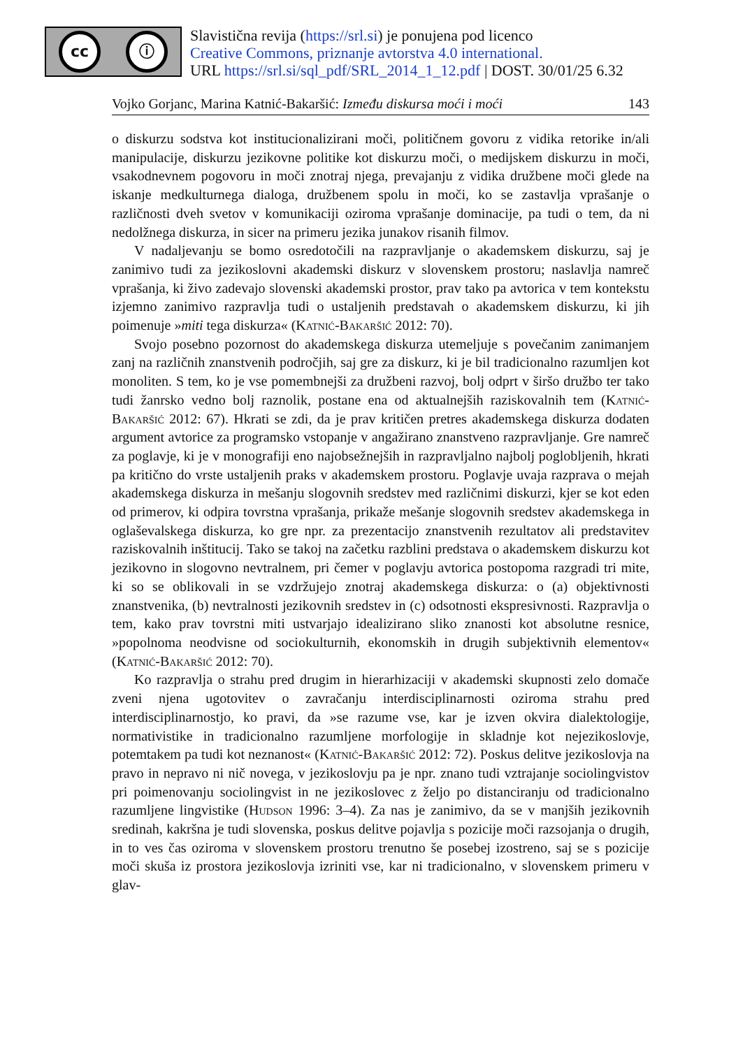cc ⓘ
Slavistična revija (https://srl.si) je ponujena pod licenco
Creative Commons, priznanje avtorstva 4.0 international.
URL https://srl.si/sql_pdf/SRL_2014_1_12.pdf | DOST. 30/01/25 6.32
Vojko Gorjanc, Marina Katnić-Bakaršić: Između diskursa moći i moći 143
o diskurzu sodstva kot institucionalizirani moči, političnem govoru z vidika retorike in/ali manipulacije, diskurzu jezikovne politike kot diskurzu moči, o medijskem diskurzu in moči, vsakodnevnem pogovoru in moči znotraj njega, prevajanju z vidika družbene moči glede na iskanje medkulturnega dialoga, družbenem spolu in moči, ko se zastavlja vprašanje o različnosti dveh svetov v komunikaciji oziroma vprašanje dominacije, pa tudi o tem, da ni nedolžnega diskurza, in sicer na primeru jezika junakov risanih filmov.
V nadaljevanju se bomo osredotočili na razpravljanje o akademskem diskurzu, saj je zanimivo tudi za jezikoslovni akademski diskurz v slovenskem prostoru; naslavlja namreč vprašanja, ki živo zadevajo slovenski akademski prostor, prav tako pa avtorica v tem kontekstu izjemno zanimivo razpravlja tudi o ustaljenih predstavah o akademskem diskurzu, ki jih poimenuje »miti tega diskurza« (Katnić-Bakaršić 2012: 70).
Svojo posebno pozornost do akademskega diskurza utemeljuje s povečanim zanimanjem zanj na različnih znanstvenih področjih, saj gre za diskurz, ki je bil tradicionalno razumljen kot monoliten. S tem, ko je vse pomembnejši za družbeni razvoj, bolj odprt v širšo družbo ter tako tudi žanrsko vedno bolj raznolik, postane ena od aktualnejših raziskovalnih tem (Katnić-Bakaršić 2012: 67). Hkrati se zdi, da je prav kritičen pretres akademskega diskurza dodaten argument avtorice za programsko vstopanje v angažirano znanstveno razpravljanje. Gre namreč za poglavje, ki je v monografiji eno najobsežnejših in razpravljalno najbolj poglobljenih, hkrati pa kritično do vrste ustaljenih praks v akademskem prostoru. Poglavje uvaja razprava o mejah akademskega diskurza in mešanju slogovnih sredstev med različnimi diskurzi, kjer se kot eden od primerov, ki odpira tovrstna vprašanja, prikaže mešanje slogovnih sredstev akademskega in oglaševalskega diskurza, ko gre npr. za prezentacijo znanstvenih rezultatov ali predstavitev raziskovalnih inštitucij. Tako se takoj na začetku razblini predstava o akademskem diskurzu kot jezikovno in slogovno nevtralnem, pri čemer v poglavju avtorica postopoma razgradi tri mite, ki so se oblikovali in se vzdržujejo znotraj akademskega diskurza: o (a) objektivnosti znanstvenika, (b) nevtralnosti jezikovnih sredstev in (c) odsotnosti ekspresivnosti. Razpravlja o tem, kako prav tovrstni miti ustvarjajo idealizirano sliko znanosti kot absolutne resnice, »popolnoma neodvisne od sociokulturnih, ekonomskih in drugih subjektivnih elementov« (Katnić-Bakaršić 2012: 70).
Ko razpravlja o strahu pred drugim in hierarhizaciji v akademski skupnosti zelo domače zveni njena ugotovitev o zavračanju interdisciplinarnosti oziroma strahu pred interdisciplinarnostjo, ko pravi, da »se razume vse, kar je izven okvira dialektologije, normativistike in tradicionalno razumljene morfologije in skladnje kot nejezikoslovje, potemtakem pa tudi kot neznanost« (Katnić-Bakaršić 2012: 72). Poskus delitve jezikoslovja na pravo in nepravo ni nič novega, v jezikoslovju pa je npr. znano tudi vztrajanje sociolingvistov pri poimenovanju sociolingvist in ne jezikoslovec z željo po distanciranju od tradicionalno razumljene lingvistike (Hudson 1996: 3–4). Za nas je zanimivo, da se v manjših jezikovnih sredinah, kakršna je tudi slovenska, poskus delitve pojavlja s pozicije moči razsojanja o drugih, in to ves čas oziroma v slovenskem prostoru trenutno še posebej izostreno, saj se s pozicije moči skuša iz prostora jezikoslovja izriniti vse, kar ni tradicionalno, v slovenskem primeru v glav-